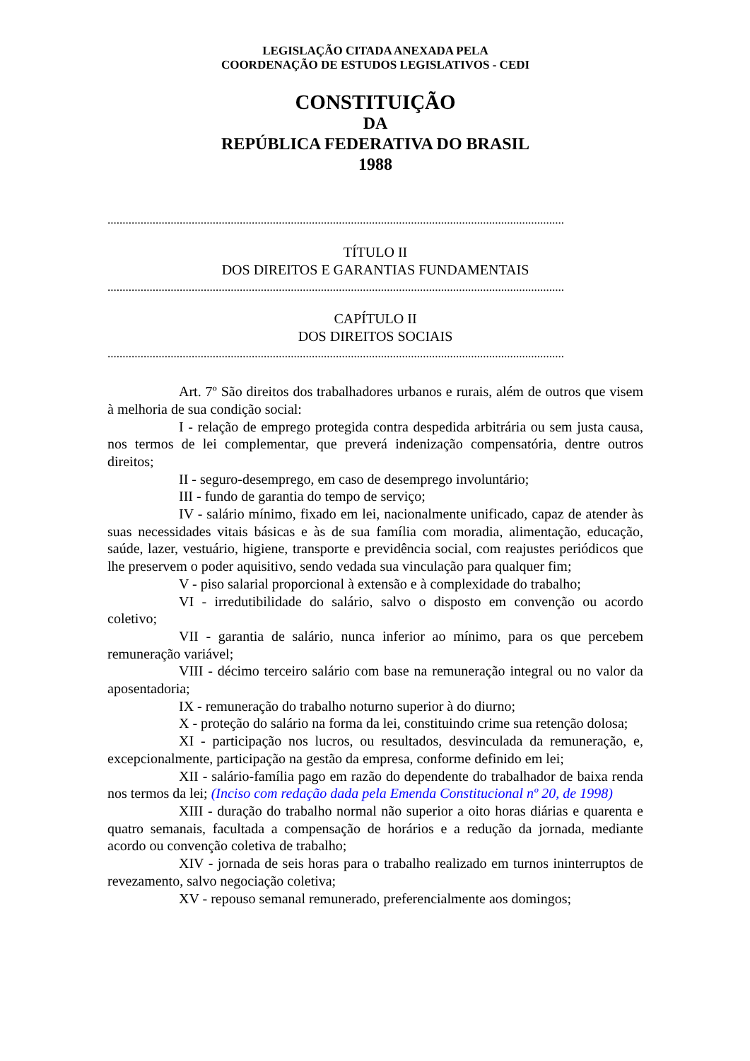LEGISLAÇÃO CITADA ANEXADA PELA
COORDENAÇÃO DE ESTUDOS LEGISLATIVOS - CEDI
CONSTITUIÇÃO
DA
REPÚBLICA FEDERATIVA DO BRASIL
1988
........................................................................................................................................................
TÍTULO II
DOS DIREITOS E GARANTIAS FUNDAMENTAIS
........................................................................................................................................................
CAPÍTULO II
DOS DIREITOS SOCIAIS
........................................................................................................................................................
Art. 7º São direitos dos trabalhadores urbanos e rurais, além de outros que visem à melhoria de sua condição social:
I - relação de emprego protegida contra despedida arbitrária ou sem justa causa, nos termos de lei complementar, que preverá indenização compensatória, dentre outros direitos;
II - seguro-desemprego, em caso de desemprego involuntário;
III - fundo de garantia do tempo de serviço;
IV - salário mínimo, fixado em lei, nacionalmente unificado, capaz de atender às suas necessidades vitais básicas e às de sua família com moradia, alimentação, educação, saúde, lazer, vestuário, higiene, transporte e previdência social, com reajustes periódicos que lhe preservem o poder aquisitivo, sendo vedada sua vinculação para qualquer fim;
V - piso salarial proporcional à extensão e à complexidade do trabalho;
VI - irredutibilidade do salário, salvo o disposto em convenção ou acordo coletivo;
VII - garantia de salário, nunca inferior ao mínimo, para os que percebem remuneração variável;
VIII - décimo terceiro salário com base na remuneração integral ou no valor da aposentadoria;
IX - remuneração do trabalho noturno superior à do diurno;
X - proteção do salário na forma da lei, constituindo crime sua retenção dolosa;
XI - participação nos lucros, ou resultados, desvinculada da remuneração, e, excepcionalmente, participação na gestão da empresa, conforme definido em lei;
XII - salário-família pago em razão do dependente do trabalhador de baixa renda nos termos da lei; (Inciso com redação dada pela Emenda Constitucional nº 20, de 1998)
XIII - duração do trabalho normal não superior a oito horas diárias e quarenta e quatro semanais, facultada a compensação de horários e a redução da jornada, mediante acordo ou convenção coletiva de trabalho;
XIV - jornada de seis horas para o trabalho realizado em turnos ininterruptos de revezamento, salvo negociação coletiva;
XV - repouso semanal remunerado, preferencialmente aos domingos;